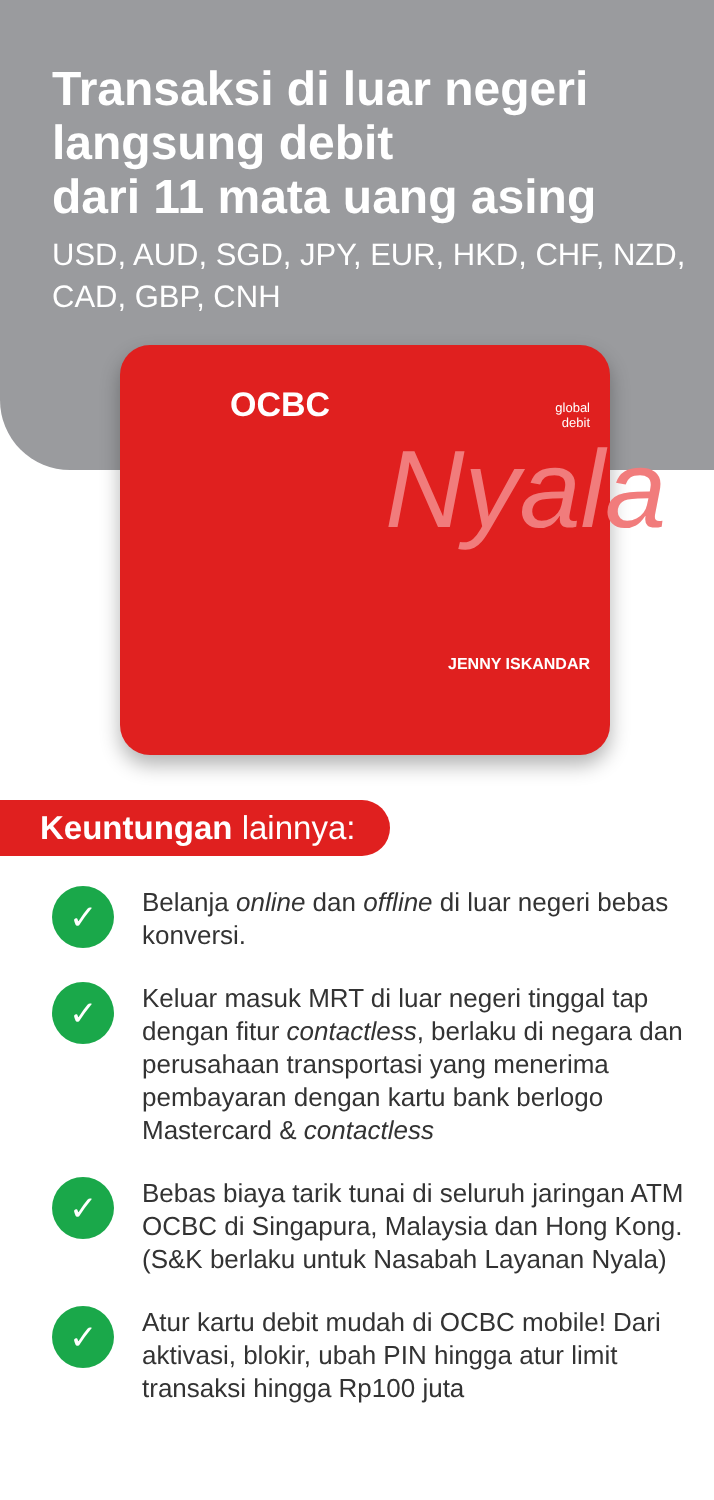Transaksi di luar negeri
langsung debit
dari 11 mata uang asing
USD, AUD, SGD, JPY, EUR, HKD, CHF, NZD,
CAD, GBP, CNH
OCBC
global
debit
Nyala
JENNY ISKANDAR
Keuntungan lainnya:
✓
Belanja online dan offline di luar negeri bebas konversi.
✓
Keluar masuk MRT di luar negeri tinggal tap dengan fitur contactless, berlaku di negara dan perusahaan transportasi yang menerima pembayaran dengan kartu bank berlogo Mastercard & contactless
✓
Bebas biaya tarik tunai di seluruh jaringan ATM OCBC di Singapura, Malaysia dan Hong Kong. (S&K berlaku untuk Nasabah Layanan Nyala)
✓
Atur kartu debit mudah di OCBC mobile! Dari aktivasi, blokir, ubah PIN hingga atur limit transaksi hingga Rp100 juta